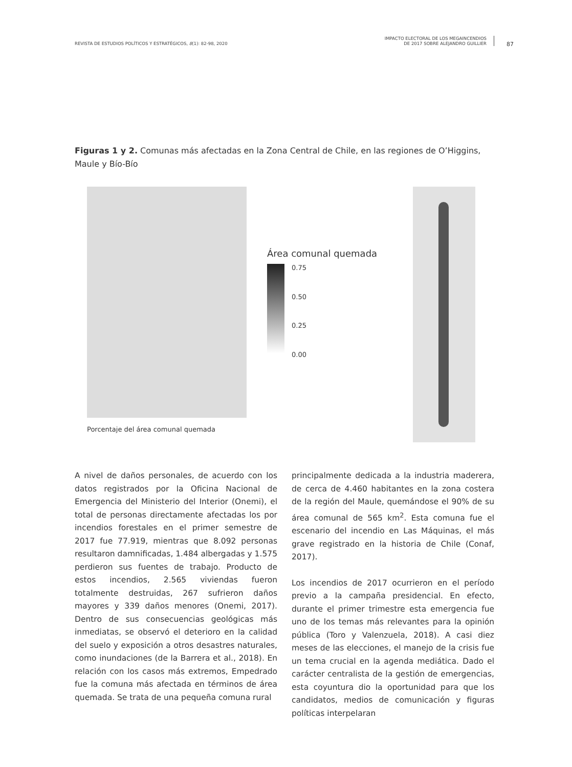REVISTA DE ESTUDIOS POLÍTICOS Y ESTRATÉGICOS, 8(1): 82-98, 2020 IMPACTO ELECTORAL DE LOS MEGAINCENDIOS
DE 2017 SOBRE ALEJANDRO GUILLIER
87
Figuras 1 y 2. Comunas más afectadas en la Zona Central de Chile, en las regiones de O’Higgins, Maule y Bío-Bío
Porcentaje del área comunal quemada
Área comunal quemada
0.75
0.50
0.25
0.00
A nivel de daños personales, de acuerdo con los datos registrados por la Oficina Nacional de Emergencia del Ministerio del Interior (Onemi), el total de personas directamente afectadas los por incendios forestales en el primer semestre de 2017 fue 77.919, mientras que 8.092 personas resultaron damnificadas, 1.484 albergadas y 1.575 perdieron sus fuentes de trabajo. Producto de estos incendios, 2.565 viviendas fueron totalmente destruidas, 267 sufrieron daños mayores y 339 daños menores (Onemi, 2017). Dentro de sus consecuencias geológicas más inmediatas, se observó el deterioro en la calidad del suelo y exposición a otros desastres naturales, como inundaciones (de la Barrera et al., 2018). En relación con los casos más extremos, Empedrado fue la comuna más afectada en términos de área quemada. Se trata de una pequeña comuna rural
principalmente dedicada a la industria maderera, de cerca de 4.460 habitantes en la zona costera de la región del Maule, quemándose el 90% de su área comunal de 565 km<sup>2</sup>. Esta comuna fue el escenario del incendio en Las Máquinas, el más grave registrado en la historia de Chile (Conaf, 2017).
Los incendios de 2017 ocurrieron en el período previo a la campaña presidencial. En efecto, durante el primer trimestre esta emergencia fue uno de los temas más relevantes para la opinión pública (Toro y Valenzuela, 2018). A casi diez meses de las elecciones, el manejo de la crisis fue un tema crucial en la agenda mediática. Dado el carácter centralista de la gestión de emergencias, esta coyuntura dio la oportunidad para que los candidatos, medios de comunicación y figuras políticas interpelaran